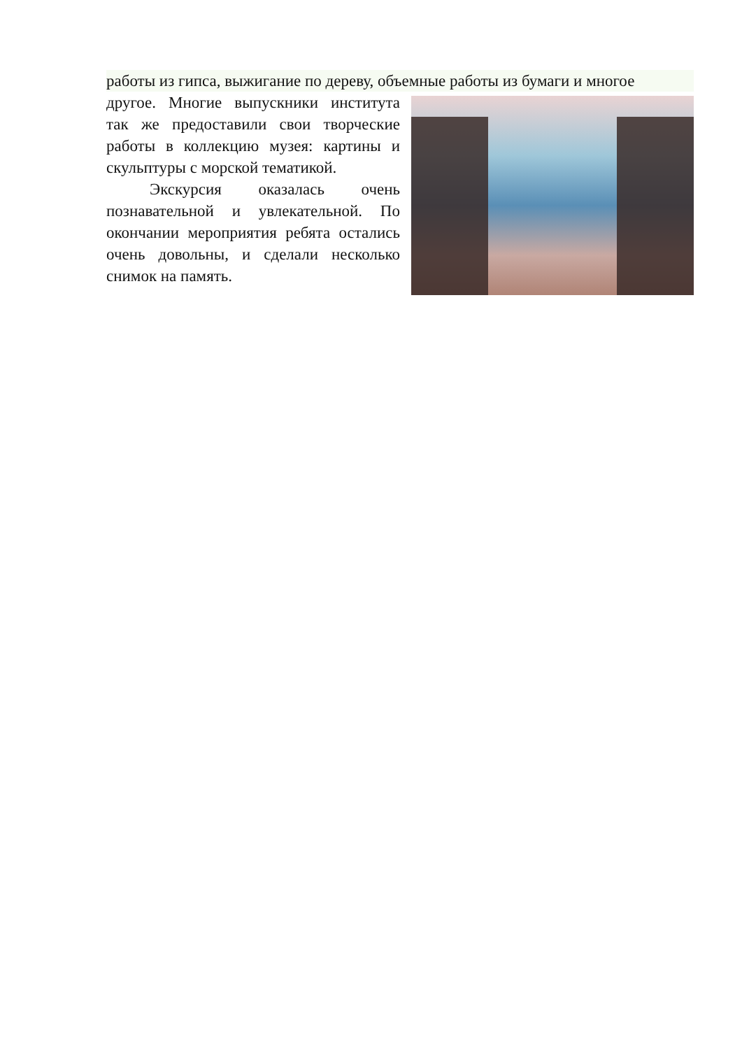работы из гипса, выжигание по дереву, объемные работы из бумаги и многое
другое. Многие выпускники института так же предоставили свои творческие работы в коллекцию музея: картины и скульптуры с морской тематикой.
Экскурсия оказалась очень познавательной и увлекательной. По окончании мероприятия ребята остались очень довольны, и сделали несколько снимок на память.